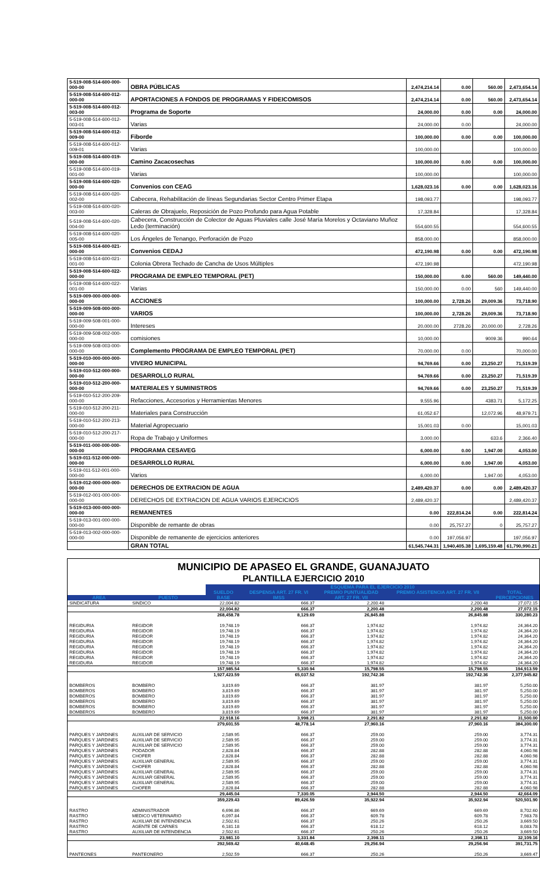| 5-519-008-514-600-000-000-00 | OBRA PÚBLICAS | 2,474,214.14 | 0.00 | 560.00 | 2,473,654.14 |
| 5-519-008-514-600-012-000-00 | APORTACIONES A FONDOS DE PROGRAMAS Y FIDEICOMISOS | 2,474,214.14 | 0.00 | 560.00 | 2,473,654.14 |
| 5-519-008-514-600-012-003-00 | Programa de Soporte | 24,000.00 | 0.00 | 0.00 | 24,000.00 |
| 5-519-008-514-600-012-003-01 | Varias | 24,000.00 | 0.00 | | 24,000.00 |
| 5-519-008-514-600-012-009-00 | Fiborde | 100,000.00 | 0.00 | 0.00 | 100,000.00 |
| 5-519-008-514-600-012-009-01 | Varias | 100,000.00 | | | 100,000.00 |
| 5-519-008-514-600-019-000-00 | Camino Zacacosechas | 100,000.00 | 0.00 | 0.00 | 100,000.00 |
| 5-519-008-514-600-019-001-00 | Varias | 100,000.00 | | | 100,000.00 |
| 5-519-008-514-600-020-000-00 | Convenios con CEAG | 1,628,023.16 | 0.00 | 0.00 | 1,628,023.16 |
| 5-519-008-514-600-020-002-00 | Cabecera, Rehabilitación de líneas Segundarias Sector Centro Primer Etapa | 198,093.77 | | | 198,093.77 |
| 5-519-008-514-600-020-003-00 | Caleras de Obrajuelo, Reposición de Pozo Profundo para Agua Potable | 17,328.84 | | | 17,328.84 |
| 5-519-008-514-600-020-004-00 | Cabecera, Construcción de Colector de Aguas Pluviales calle José María Morelos y Octaviano Muñoz Ledo (terminación) | 554,600.55 | | | 554,600.55 |
| 5-519-008-514-600-020-005-00 | Los Ángeles de Tenango, Perforación de Pozo | 858,000.00 | | | 858,000.00 |
| 5-519-008-514-600-021-000-00 | Convenios CEDAJ | 472,190.98 | 0.00 | 0.00 | 472,190.98 |
| 5-519-008-514-600-021-001-00 | Colonia Obrera Techado de Cancha de Usos Múltiples | 472,190.98 | | | 472,190.98 |
| 5-519-008-514-600-022-000-00 | PROGRAMA DE EMPLEO TEMPORAL (PET) | 150,000.00 | 0.00 | 560.00 | 149,440.00 |
| 5-519-008-514-600-022-001-00 | Varias | 150,000.00 | 0.00 | 560 | 149,440.00 |
| 5-519-009-000-000-000-000-00 | ACCIONES | 100,000.00 | 2,728.26 | 29,009.36 | 73,718.90 |
| 5-519-009-508-000-000-000-00 | VARIOS | 100,000.00 | 2,728.26 | 29,009.36 | 73,718.90 |
| 5-519-009-508-001-000-000-00 | Intereses | 20,000.00 | 2728.26 | 20,000.00 | 2,728.26 |
| 5-519-009-508-002-000-000-00 | comisiones | 10,000.00 | | 9009.36 | 990.64 |
| 5-519-009-508-003-000-000-00 | Complemento PROGRAMA DE EMPLEO TEMPORAL (PET) | 70,000.00 | 0.00 | | 70,000.00 |
| 5-519-010-000-000-000-000-00 | VIVERO MUNICIPAL | 94,769.66 | 0.00 | 23,250.27 | 71,519.39 |
| 5-519-010-512-000-000-000-00 | DESARROLLO RURAL | 94,769.66 | 0.00 | 23,250.27 | 71,519.39 |
| 5-519-010-512-200-000-000-00 | MATERIALES Y SUMINISTROS | 94,769.66 | 0.00 | 23,250.27 | 71,519.39 |
| 5-519-010-512-200-209-000-00 | Refacciones, Accesorios y Herramientas Menores | 9,555.96 | | 4383.71 | 5,172.25 |
| 5-519-010-512-200-211-000-00 | Materiales para Construcción | 61,052.67 | | 12,072.96 | 48,979.71 |
| 5-519-010-512-200-213-000-00 | Material Agropecuario | 15,001.03 | 0.00 | | 15,001.03 |
| 5-519-010-512-200-217-000-00 | Ropa de Trabajo y Uniformes | 3,000.00 | | 633.6 | 2,366.40 |
| 5-519-011-000-000-000-000-00 | PROGRAMA CESAVEG | 6,000.00 | 0.00 | 1,947.00 | 4,053.00 |
| 5-519-011-512-000-000-000-00 | DESARROLLO RURAL | 6,000.00 | 0.00 | 1,947.00 | 4,053.00 |
| 5-519-011-512-001-000-000-00 | Varios | 6,000.00 | | 1,947.00 | 4,053.00 |
| 5-519-012-000-000-000-000-00 | DERECHOS DE EXTRACION DE AGUA | 2,489,420.37 | 0.00 | 0.00 | 2,489,420.37 |
| 5-519-012-001-000-000-000-00 | DERECHOS DE EXTRACION DE AGUA VARIOS EJERCICIOS | 2,489,420.37 | | | 2,489,420.37 |
| 5-519-013-000-000-000-000-00 | REMANENTES | 0.00 | 222,814.24 | 0.00 | 222,814.24 |
| 5-519-013-001-000-000-000-00 | Disponible de remante de obras | 0.00 | 25,757.27 | 0 | 25,757.27 |
| 5-519-013-002-000-000-000-00 | Disponible de remanente de ejercicios anteriores | 0.00 | 197,056.97 | | 197,056.97 |
| | GRAN TOTAL | 61,545,744.31 | 1,940,405.38 | 1,695,159.48 | 61,790,990.21 |
MUNICIPIO DE APASEO EL GRANDE, GUANAJUATO
PLANTILLA EJERCICIO 2010
| | | ESQUEMA PARA EL EJERCICIO 2010 | | | | |
| --- | --- | --- | --- | --- | --- | --- |
| | | SUELDO | DESPENSA ART. 27 FR. VI | PREMIO PUNTUALIDAD | PREMIO ASISTENCIA ART. 27 FR. VII | TOTAL |
| AREA | PUESTO | BASE | IMSS | ART. 27 FR. VII | | PERCEPCIONES |
| SINDICATURA | SINDICO | 22,004.82 | 666.37 | 2,200.48 | 2,200.48 | 27,072.15 |
| | | 22,004.82 | 666.37 | 2,200.48 | 2,200.48 | 27,072.15 |
| | | 268,458.78 | 8,129.69 | 26,845.88 | 26,845.88 | 330,280.23 |
| REGIDURIA | REGIDOR | 19,748.19 | 666.37 | 1,974.82 | 1,974.82 | 24,364.20 |
| REGIDURIA | REGIDOR | 19,748.19 | 666.37 | 1,974.82 | 1,974.82 | 24,364.20 |
| REGIDURIA | REGIDOR | 19,748.19 | 666.37 | 1,974.82 | 1,974.82 | 24,364.20 |
| REGIDURIA | REGIDOR | 19,748.19 | 666.37 | 1,974.82 | 1,974.82 | 24,364.20 |
| REGIDURIA | REGIDOR | 19,748.19 | 666.37 | 1,974.82 | 1,974.82 | 24,364.20 |
| REGIDURIA | REGIDOR | 19,748.19 | 666.37 | 1,974.82 | 1,974.82 | 24,364.20 |
| REGIDURIA | REGIDOR | 19,748.19 | 666.37 | 1,974.82 | 1,974.82 | 24,364.20 |
| REGIDURA | REGIDOR | 19,748.19 | 666.37 | 1,974.82 | 1,974.82 | 24,364.20 |
| | | 157,985.54 | 5,330.94 | 15,798.55 | 15,798.55 | 194,913.59 |
| | | 1,927,423.59 | 65,037.52 | 192,742.36 | 192,742.36 | 2,377,945.82 |
| BOMBEROS | BOMBERO | 3,819.69 | 666.37 | 381.97 | 381.97 | 5,250.00 |
| BOMBEROS | BOMBERO | 3,819.69 | 666.37 | 381.97 | 381.97 | 5,250.00 |
| BOMBEROS | BOMBERO | 3,819.69 | 666.37 | 381.97 | 381.97 | 5,250.00 |
| BOMBEROS | BOMBERO | 3,819.69 | 666.37 | 381.97 | 381.97 | 5,250.00 |
| BOMBEROS | BOMBERO | 3,819.69 | 666.37 | 381.97 | 381.97 | 5,250.00 |
| BOMBEROS | BOMBERO | 3,819.69 | 666.37 | 381.97 | 381.97 | 5,250.00 |
| | | 22,918.16 | 3,998.21 | 2,291.82 | 2,291.82 | 31,500.00 |
| | | 279,601.55 | 48,778.14 | 27,960.16 | 27,960.16 | 384,300.00 |
| PARQUES Y JARDINES | AUXILIAR DE SERVICIO | 2,589.95 | 666.37 | 259.00 | 259.00 | 3,774.31 |
| PARQUES Y JARDINES | AUXILIAR DE SERVICIO | 2,589.95 | 666.37 | 259.00 | 259.00 | 3,774.31 |
| PARQUES Y JARDINES | AUXILIAR DE SERVICIO | 2,589.95 | 666.37 | 259.00 | 259.00 | 3,774.31 |
| PARQUES Y JARDINES | PODADOR | 2,828.84 | 666.37 | 282.88 | 282.88 | 4,060.98 |
| PARQUES Y JARDINES | CHOFER | 2,828.84 | 666.37 | 282.88 | 282.88 | 4,060.98 |
| PARQUES Y JARDINES | AUXILIAR GENERAL | 2,589.95 | 666.37 | 259.00 | 259.00 | 3,774.31 |
| PARQUES Y JARDINES | CHOFER | 2,828.84 | 666.37 | 282.88 | 282.88 | 4,060.98 |
| PARQUES Y JARDINES | AUXILIAR GENERAL | 2,589.95 | 666.37 | 259.00 | 259.00 | 3,774.31 |
| PARQUES Y JARDINES | AUXILIAR GENERAL | 2,589.95 | 666.37 | 259.00 | 259.00 | 3,774.31 |
| PARQUES Y JARDINES | AUXILIAR GENERAL | 2,589.95 | 666.37 | 259.00 | 259.00 | 3,774.31 |
| PARQUES Y JARDINES | CHOFER | 2,828.84 | 666.37 | 282.88 | 282.88 | 4,060.98 |
| | | 29,445.04 | 7,330.05 | 2,944.50 | 2,944.50 | 42,664.09 |
| | | 359,229.43 | 89,426.59 | 35,922.94 | 35,922.94 | 520,501.90 |
| RASTRO | ADMINISTRADOR | 6,696.86 | 666.37 | 669.69 | 669.69 | 8,702.60 |
| RASTRO | MEDICO VETERINARIO | 6,097.84 | 666.37 | 609.78 | 609.78 | 7,983.78 |
| RASTRO | AUXILIAR DE INTENDENCIA | 2,502.61 | 666.37 | 250.26 | 250.26 | 3,669.50 |
| RASTRO | AGENTE DE CARNES | 6,181.18 | 666.37 | 618.12 | 618.12 | 8,083.78 |
| RASTRO | AUXILIAR DE INTENDENCIA | 2,502.61 | 666.37 | 250.26 | 250.26 | 3,669.50 |
| | | 23,981.10 | 3,331.84 | 2,398.11 | 2,398.11 | 32,109.16 |
| | | 292,569.42 | 40,648.45 | 29,256.94 | 29,256.94 | 391,731.75 |
| PANTEONES | PANTEONERO | 2,502.59 | 666.37 | 250.26 | 250.26 | 3,669.47 |